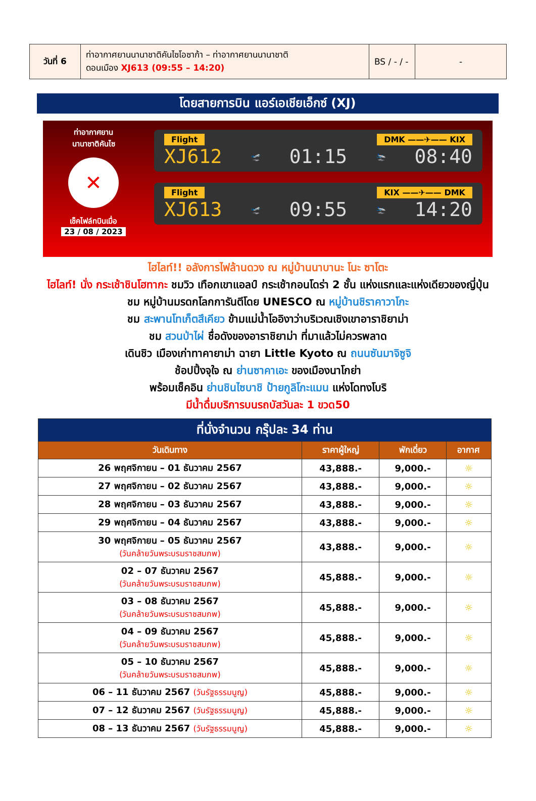| วันที่ 6 | ท่าอากาศยานนานาชาติคันไซโอซาก้า – ท่าอากาศยานนานาชาติ ดอนเมือง XJ613 (09:55 – 14:20) | BS / - / - | - |
โดยสายการบิน แอร์เอเชียเอ็กซ์ (XJ)
ท่าอากาศยาน
นานาชาติคันไซ
✕
เช็คไฟล์ทบินเมื่อ
23 / 08 / 2023
Flight DMK ——✈—— KIX
XJ612 🛫 01:15 🛬 08:40
Flight KIX ——✈—— DMK
XJ613 🛫 09:55 🛬 14:20
ไฮไลท์!! อลังการไฟล้านดวง ณ หมู่บ้านนาบานะ โนะ ซาโตะ
ไฮไลท์! นั่ง กระเช้าชินโฮทากะ ชมวิว เทือกเขาแอลป์ กระเช้ากอนโดร่า 2 ชั้น แห่งแรกและแห่งเดียวของญี่ปุ่น
ชม หมู่บ้านมรดกโลกการันตีโดย UNESCO ณ หมู่บ้านชิราคาวาโกะ
ชม สะพานโทเก็ตสึเคียว ข้ามแม่น้ำโออิงาว่าบริเวณเชิงเขาอาราชิยาม่า
ชม สวนป่าไผ่ ชื่อดังของอาราชิยาม่า ที่มาแล้วไม่ควรพลาด
เดินชิว เมืองเก่าทาคายาม่า ฉายา Little Kyoto ณ ถนนซันมาจิซูจิ
ช้อปปิ้งจุใจ ณ ย่านซาคาเอะ ของเมืองนาโกย่า
พร้อมเช็คอิน ย่านชินไซบาชิ ป้ายกูลิโกะแมน แห่งโดทงโบริ
มีน้ำดื่มบริการบนรถบัสวันละ 1 ขวด50
| ที่นั่งจำนวน กรุ๊ปละ 34 ท่าน | | | |
| --- | --- | --- | --- |
| วันเดินทาง | ราคาผู้ใหญ่ | พักเดี่ยว | อากาศ |
| 26 พฤศจิกายน – 01 ธันวาคม 2567 | 43,888.- | 9,000.- | ☼ |
| 27 พฤศจิกายน – 02 ธันวาคม 2567 | 43,888.- | 9,000.- | ☼ |
| 28 พฤศจิกายน – 03 ธันวาคม 2567 | 43,888.- | 9,000.- | ☼ |
| 29 พฤศจิกายน – 04 ธันวาคม 2567 | 43,888.- | 9,000.- | ☼ |
| 30 พฤศจิกายน – 05 ธันวาคม 2567 (วันคล้ายวันพระบรมราชสมภพ) | 43,888.- | 9,000.- | ☼ |
| 02 – 07 ธันวาคม 2567 (วันคล้ายวันพระบรมราชสมภพ) | 45,888.- | 9,000.- | ☼ |
| 03 – 08 ธันวาคม 2567 (วันคล้ายวันพระบรมราชสมภพ) | 45,888.- | 9,000.- | ☼ |
| 04 – 09 ธันวาคม 2567 (วันคล้ายวันพระบรมราชสมภพ) | 45,888.- | 9,000.- | ☼ |
| 05 – 10 ธันวาคม 2567 (วันคล้ายวันพระบรมราชสมภพ) | 45,888.- | 9,000.- | ☼ |
| 06 – 11 ธันวาคม 2567 (วันรัฐธรรมนูญ) | 45,888.- | 9,000.- | ☼ |
| 07 – 12 ธันวาคม 2567 (วันรัฐธรรมนูญ) | 45,888.- | 9,000.- | ☼ |
| 08 – 13 ธันวาคม 2567 (วันรัฐธรรมนูญ) | 45,888.- | 9,000.- | ☼ |